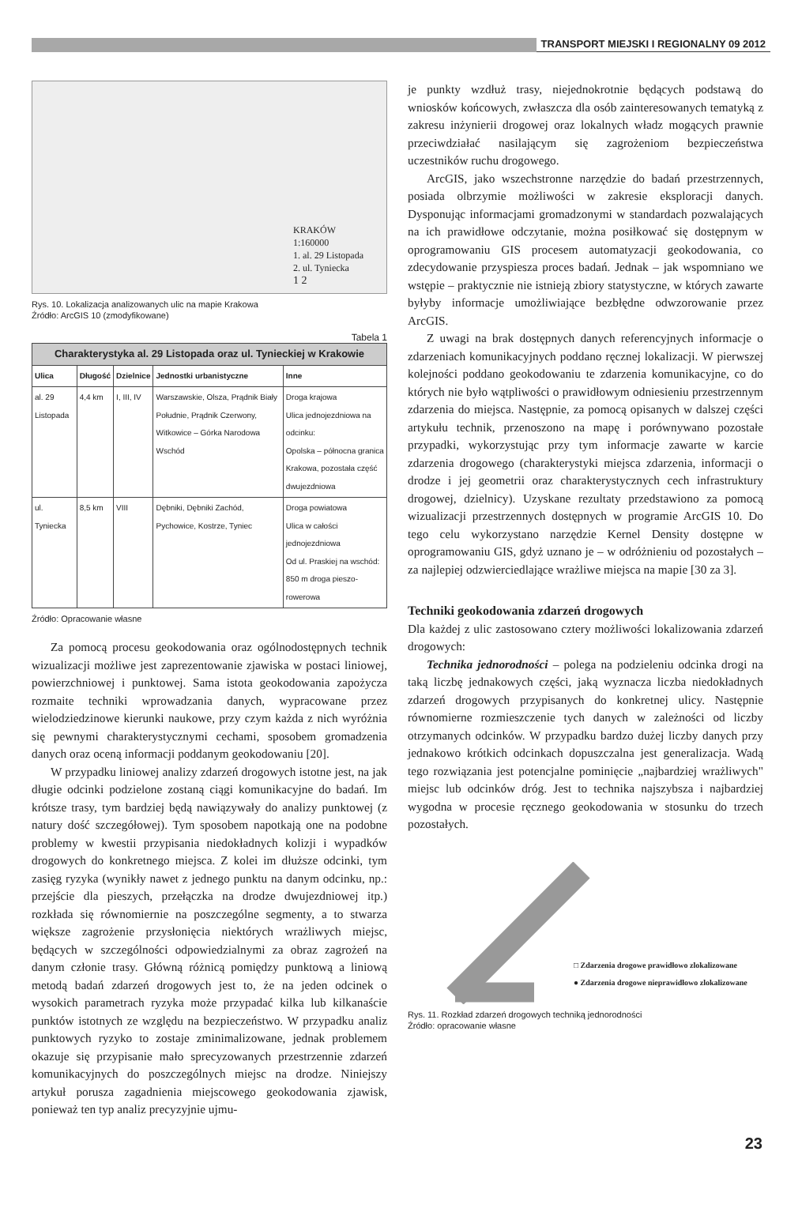TRANSPORT MIEJSKI I REGIONALNY 09 2012
KRAKÓW
1:160000
1. al. 29 Listopada
2. ul. Tyniecka
1 2
Rys. 10. Lokalizacja analizowanych ulic na mapie Krakowa
Źródło: ArcGIS 10 (zmodyfikowane)
Tabela 1
| Charakterystyka al. 29 Listopada oraz ul. Tynieckiej w Krakowie | | | | |
| --- | --- | --- | --- | --- |
| Ulica | Długość | Dzielnice | Jednostki urbanistyczne | Inne |
| al. 29 Listopada | 4,4 km | I, III, IV | Warszawskie, Olsza, Prądnik Biały Południe, Prądnik Czerwony, Witkowice – Górka Narodowa Wschód | Droga krajowa Ulica jednojezdniowa na odcinku: Opolska – północna granica Krakowa, pozostała część dwujezdniowa |
| ul. Tyniecka | 8,5 km | VIII | Dębniki, Dębniki Zachód, Pychowice, Kostrze, Tyniec | Droga powiatowa Ulica w całości jednojezdniowa Od ul. Praskiej na wschód: 850 m droga pieszo-rowerowa |
Źródło: Opracowanie własne
Za pomocą procesu geokodowania oraz ogólnodostępnych technik wizualizacji możliwe jest zaprezentowanie zjawiska w postaci liniowej, powierzchniowej i punktowej. Sama istota geokodowania zapożycza rozmaite techniki wprowadzania danych, wypracowane przez wielodziedzinowe kierunki naukowe, przy czym każda z nich wyróżnia się pewnymi charakterystycznymi cechami, sposobem gromadzenia danych oraz oceną informacji poddanym geokodowaniu [20].
W przypadku liniowej analizy zdarzeń drogowych istotne jest, na jak długie odcinki podzielone zostaną ciągi komunikacyjne do badań. Im krótsze trasy, tym bardziej będą nawiązywały do analizy punktowej (z natury dość szczegółowej). Tym sposobem napotkają one na podobne problemy w kwestii przypisania niedokładnych kolizji i wypadków drogowych do konkretnego miejsca. Z kolei im dłuższe odcinki, tym zasięg ryzyka (wynikły nawet z jednego punktu na danym odcinku, np.: przejście dla pieszych, przełączka na drodze dwujezdniowej itp.) rozkłada się równomiernie na poszczególne segmenty, a to stwarza większe zagrożenie przysłonięcia niektórych wrażliwych miejsc, będących w szczególności odpowiedzialnymi za obraz zagrożeń na danym członie trasy. Główną różnicą pomiędzy punktową a liniową metodą badań zdarzeń drogowych jest to, że na jeden odcinek o wysokich parametrach ryzyka może przypadać kilka lub kilkanaście punktów istotnych ze względu na bezpieczeństwo. W przypadku analiz punktowych ryzyko to zostaje zminimalizowane, jednak problemem okazuje się przypisanie mało sprecyzowanych przestrzennie zdarzeń komunikacyjnych do poszczególnych miejsc na drodze. Niniejszy artykuł porusza zagadnienia miejscowego geokodowania zjawisk, ponieważ ten typ analiz precyzyjnie ujmu-
je punkty wzdłuż trasy, niejednokrotnie będących podstawą do wniosków końcowych, zwłaszcza dla osób zainteresowanych tematyką z zakresu inżynierii drogowej oraz lokalnych władz mogących prawnie przeciwdziałać nasilającym się zagrożeniom bezpieczeństwa uczestników ruchu drogowego.
ArcGIS, jako wszechstronne narzędzie do badań przestrzennych, posiada olbrzymie możliwości w zakresie eksploracji danych. Dysponując informacjami gromadzonymi w standardach pozwalających na ich prawidłowe odczytanie, można posiłkować się dostępnym w oprogramowaniu GIS procesem automatyzacji geokodowania, co zdecydowanie przyspiesza proces badań. Jednak – jak wspomniano we wstępie – praktycznie nie istnieją zbiory statystyczne, w których zawarte byłyby informacje umożliwiające bezbłędne odwzorowanie przez ArcGIS.
Z uwagi na brak dostępnych danych referencyjnych informacje o zdarzeniach komunikacyjnych poddano ręcznej lokalizacji. W pierwszej kolejności poddano geokodowaniu te zdarzenia komunikacyjne, co do których nie było wątpliwości o prawidłowym odniesieniu przestrzennym zdarzenia do miejsca. Następnie, za pomocą opisanych w dalszej części artykułu technik, przenoszono na mapę i porównywano pozostałe przypadki, wykorzystując przy tym informacje zawarte w karcie zdarzenia drogowego (charakterystyki miejsca zdarzenia, informacji o drodze i jej geometrii oraz charakterystycznych cech infrastruktury drogowej, dzielnicy). Uzyskane rezultaty przedstawiono za pomocą wizualizacji przestrzennych dostępnych w programie ArcGIS 10. Do tego celu wykorzystano narzędzie Kernel Density dostępne w oprogramowaniu GIS, gdyż uznano je – w odróżnieniu od pozostałych – za najlepiej odzwierciedlające wrażliwe miejsca na mapie [30 za 3].
Techniki geokodowania zdarzeń drogowych
Dla każdej z ulic zastosowano cztery możliwości lokalizowania zdarzeń drogowych:
Technika jednorodności – polega na podzieleniu odcinka drogi na taką liczbę jednakowych części, jaką wyznacza liczba niedokładnych zdarzeń drogowych przypisanych do konkretnej ulicy. Następnie równomierne rozmieszczenie tych danych w zależności od liczby otrzymanych odcinków. W przypadku bardzo dużej liczby danych przy jednakowo krótkich odcinkach dopuszczalna jest generalizacja. Wadą tego rozwiązania jest potencjalne pominięcie „najbardziej wrażliwych" miejsc lub odcinków dróg. Jest to technika najszybsza i najbardziej wygodna w procesie ręcznego geokodowania w stosunku do trzech pozostałych.
□ Zdarzenia drogowe prawidłowo zlokalizowane
● Zdarzenia drogowe nieprawidłowo zlokalizowane
Rys. 11. Rozkład zdarzeń drogowych techniką jednorodności
Źródło: opracowanie własne
23